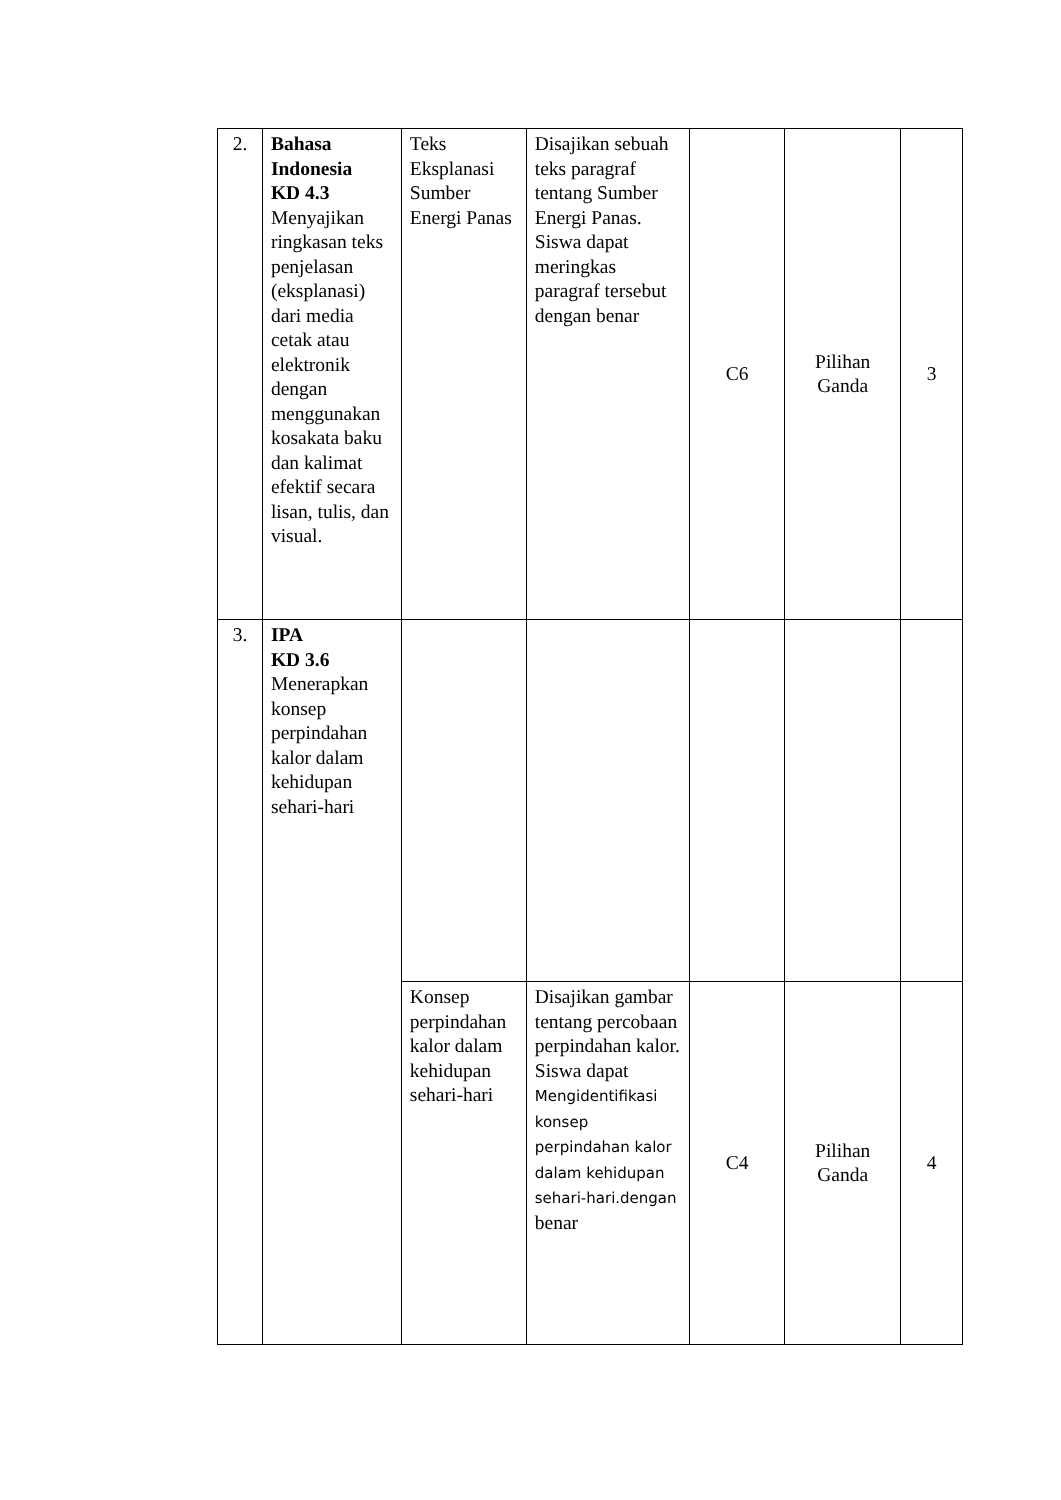| 2. | Bahasa Indonesia KD 4.3 Menyajikan ringkasan teks penjelasan (eksplanasi) dari media cetak atau elektronik dengan menggunakan kosakata baku dan kalimat efektif secara lisan, tulis, dan visual. | Teks Eksplanasi Sumber Energi Panas | Disajikan sebuah teks paragraf tentang Sumber Energi Panas. Siswa dapat meringkas paragraf tersebut dengan benar | C6 | Pilihan Ganda | 3 |
| 3. | IPA KD 3.6 Menerapkan konsep perpindahan kalor dalam kehidupan sehari-hari | | | | | |
| | | Konsep perpindahan kalor dalam kehidupan sehari-hari | Disajikan gambar tentang percobaan perpindahan kalor. Siswa dapat Mengidentifikasi konsep perpindahan kalor dalam kehidupan sehari-hari.dengan benar | C4 | Pilihan Ganda | 4 |